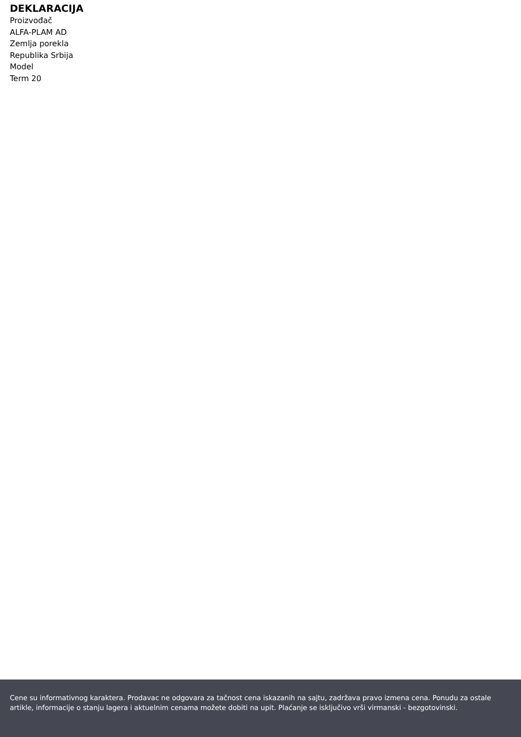DEKLARACIJA
Proizvođač
ALFA-PLAM AD
Zemlja porekla
Republika Srbija
Model
Term 20
Cene su informativnog karaktera. Prodavac ne odgovara za tačnost cena iskazanih na sajtu, zadržava pravo izmena cena. Ponudu za ostale artikle, informacije o stanju lagera i aktuelnim cenama možete dobiti na upit. Plaćanje se isključivo vrši virmanski - bezgotovinski.